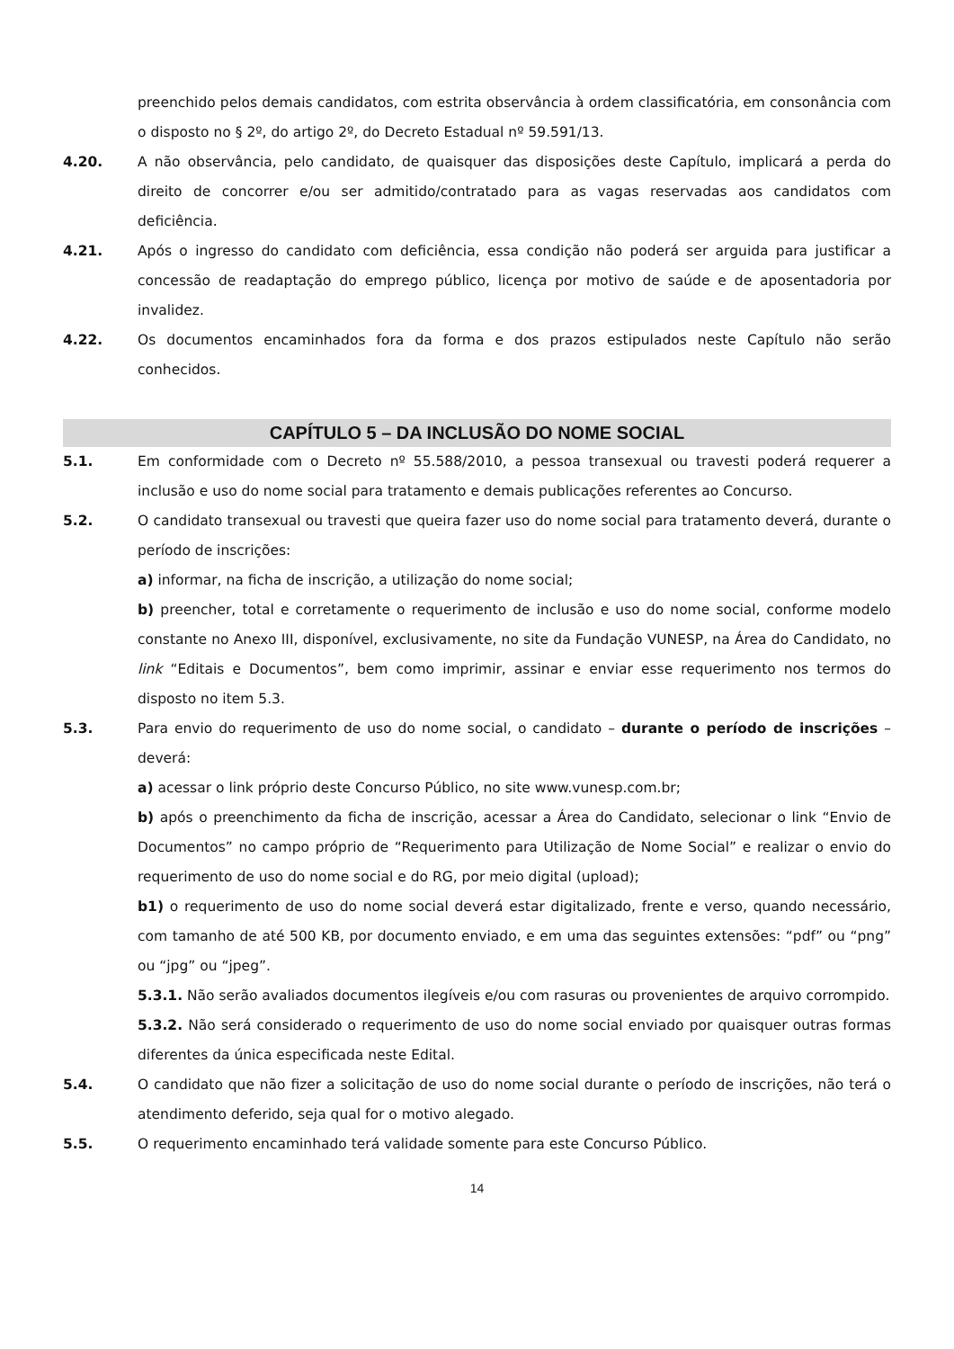preenchido pelos demais candidatos, com estrita observância à ordem classificatória, em consonância com o disposto no § 2º, do artigo 2º, do Decreto Estadual nº 59.591/13.
4.20. A não observância, pelo candidato, de quaisquer das disposições deste Capítulo, implicará a perda do direito de concorrer e/ou ser admitido/contratado para as vagas reservadas aos candidatos com deficiência.
4.21. Após o ingresso do candidato com deficiência, essa condição não poderá ser arguida para justificar a concessão de readaptação do emprego público, licença por motivo de saúde e de aposentadoria por invalidez.
4.22. Os documentos encaminhados fora da forma e dos prazos estipulados neste Capítulo não serão conhecidos.
CAPÍTULO 5 – DA INCLUSÃO DO NOME SOCIAL
5.1. Em conformidade com o Decreto nº 55.588/2010, a pessoa transexual ou travesti poderá requerer a inclusão e uso do nome social para tratamento e demais publicações referentes ao Concurso.
5.2. O candidato transexual ou travesti que queira fazer uso do nome social para tratamento deverá, durante o período de inscrições:
a) informar, na ficha de inscrição, a utilização do nome social;
b) preencher, total e corretamente o requerimento de inclusão e uso do nome social, conforme modelo constante no Anexo III, disponível, exclusivamente, no site da Fundação VUNESP, na Área do Candidato, no link “Editais e Documentos”, bem como imprimir, assinar e enviar esse requerimento nos termos do disposto no item 5.3.
5.3. Para envio do requerimento de uso do nome social, o candidato – durante o período de inscrições – deverá:
a) acessar o link próprio deste Concurso Público, no site www.vunesp.com.br;
b) após o preenchimento da ficha de inscrição, acessar a Área do Candidato, selecionar o link “Envio de Documentos” no campo próprio de “Requerimento para Utilização de Nome Social” e realizar o envio do requerimento de uso do nome social e do RG, por meio digital (upload);
b1) o requerimento de uso do nome social deverá estar digitalizado, frente e verso, quando necessário, com tamanho de até 500 KB, por documento enviado, e em uma das seguintes extensões: “pdf” ou “png” ou “jpg” ou “jpeg”.
5.3.1. Não serão avaliados documentos ilegíveis e/ou com rasuras ou provenientes de arquivo corrompido.
5.3.2. Não será considerado o requerimento de uso do nome social enviado por quaisquer outras formas diferentes da única especificada neste Edital.
5.4. O candidato que não fizer a solicitação de uso do nome social durante o período de inscrições, não terá o atendimento deferido, seja qual for o motivo alegado.
5.5. O requerimento encaminhado terá validade somente para este Concurso Público.
14